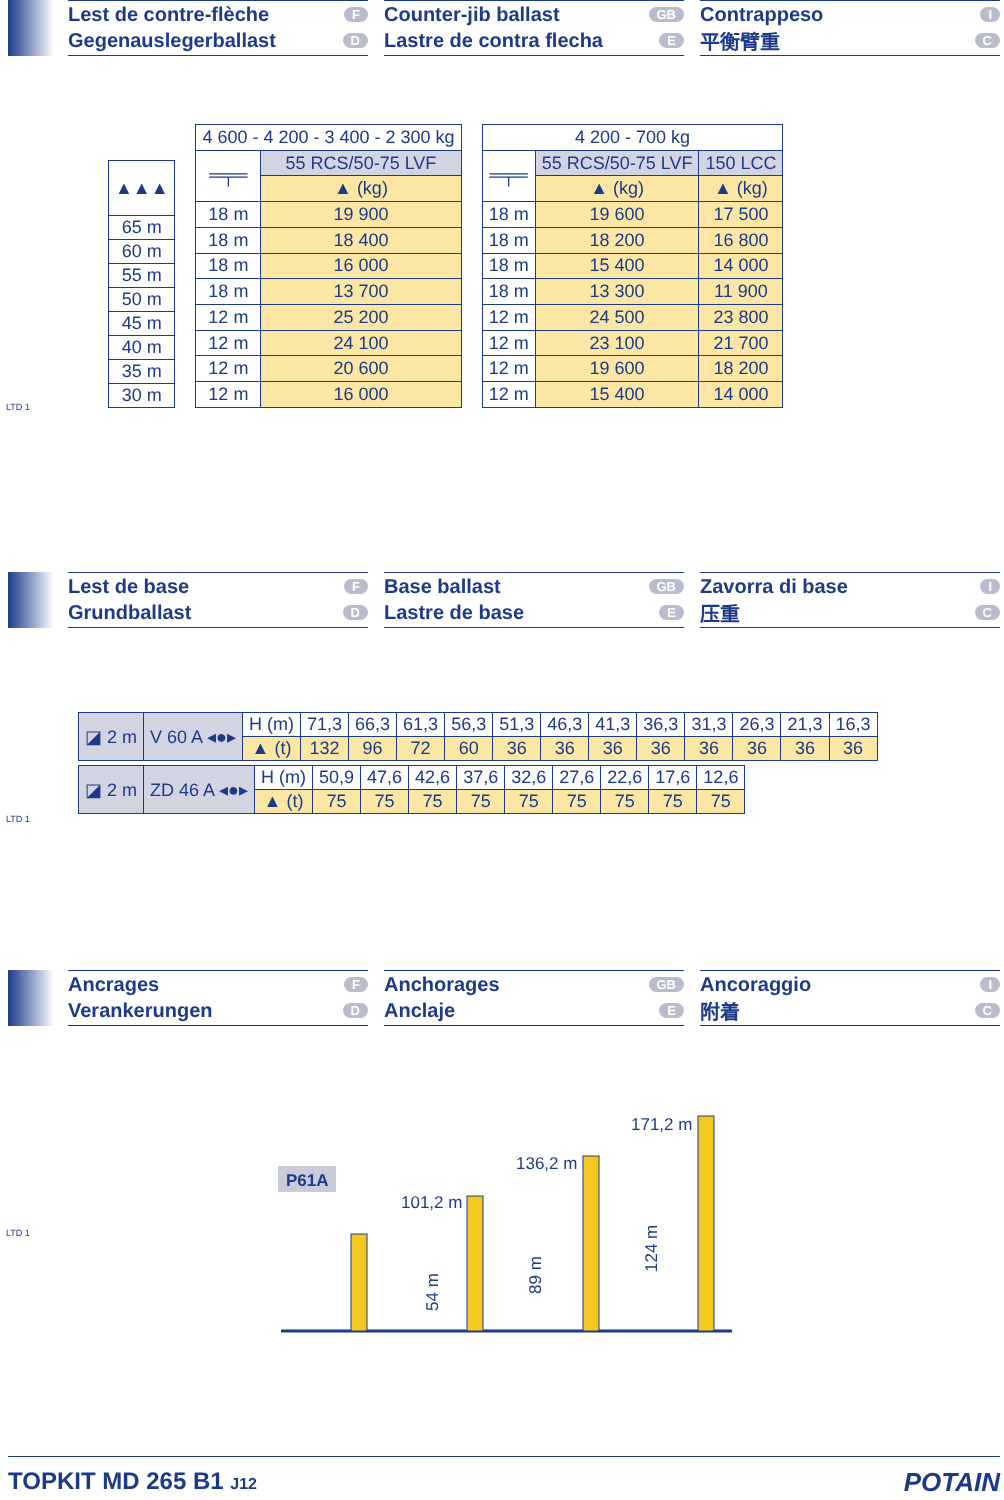Lest de contre-flèche F
Gegenauslegerballast D
Counter-jib ballast GB
Lastre de contra flecha E
Contrappeso I
平衡臂重 C
| ▲▲▲ |
| --- |
| 65 m |
| 60 m |
| 55 m |
| 50 m |
| 45 m |
| 40 m |
| 35 m |
| 30 m |
| 4 600 - 4 200 - 3 400 - 2 300 kg | |
| --- | --- |
| ═╤═ | 55 RCS/50-75 LVF |
| | ▲ (kg) |
| 18 m | 19 900 |
| 18 m | 18 400 |
| 18 m | 16 000 |
| 18 m | 13 700 |
| 12 m | 25 200 |
| 12 m | 24 100 |
| 12 m | 20 600 |
| 12 m | 16 000 |
| 4 200 - 700 kg | | |
| --- | --- | --- |
| ═╤═ | 55 RCS/50-75 LVF | 150 LCC |
| | ▲ (kg) | ▲ (kg) |
| 18 m | 19 600 | 17 500 |
| 18 m | 18 200 | 16 800 |
| 18 m | 15 400 | 14 000 |
| 18 m | 13 300 | 11 900 |
| 12 m | 24 500 | 23 800 |
| 12 m | 23 100 | 21 700 |
| 12 m | 19 600 | 18 200 |
| 12 m | 15 400 | 14 000 |
LTD 1
Lest de base F
Grundballast D
Base ballast GB
Lastre de base E
Zavorra di base I
压重 C
| ◪ 2 m | V 60 A ◂●▸ | H (m) | 71,3 | 66,3 | 61,3 | 56,3 | 51,3 | 46,3 | 41,3 | 36,3 | 31,3 | 26,3 | 21,3 | 16,3 |
| | | ▲ (t) | 132 | 96 | 72 | 60 | 36 | 36 | 36 | 36 | 36 | 36 | 36 | 36 |
| ◪ 2 m | ZD 46 A ◂●▸ | H (m) | 50,9 | 47,6 | 42,6 | 37,6 | 32,6 | 27,6 | 22,6 | 17,6 | 12,6 |
| | | ▲ (t) | 75 | 75 | 75 | 75 | 75 | 75 | 75 | 75 | 75 |
LTD 1
Ancrages F
Verankerungen D
Anchorages GB
Anclaje E
Ancoraggio I
附着 C
P61A
101,2 m
136,2 m
171,2 m
54 m
89 m
124 m
LTD 1
TOPKIT MD 265 B1 J12 POTAIN